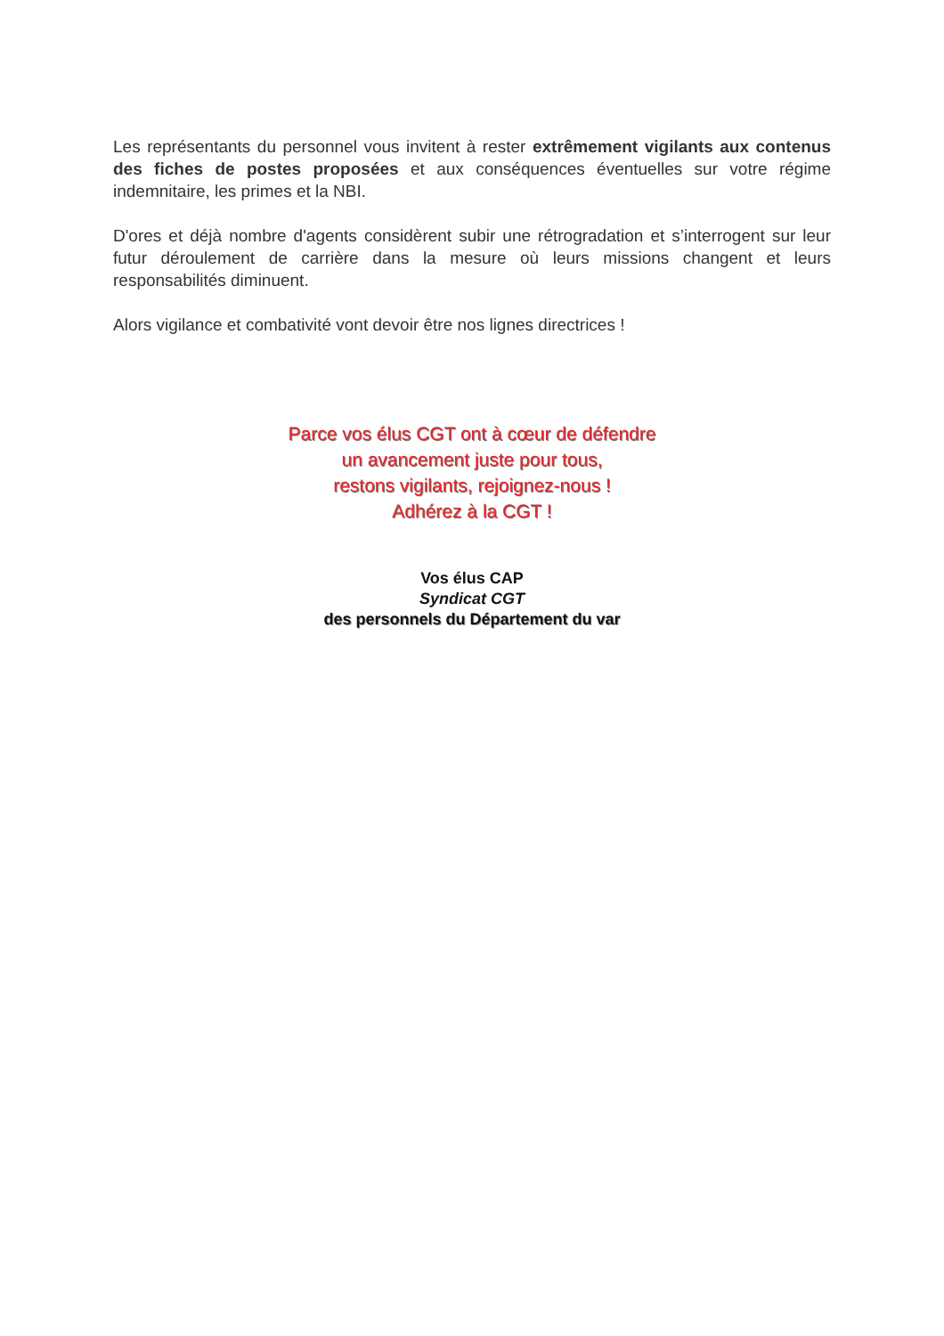Les représentants du personnel vous invitent à rester extrêmement vigilants aux contenus des fiches de postes proposées et aux conséquences éventuelles sur votre régime indemnitaire, les primes et la NBI.
D'ores et déjà nombre d'agents considèrent subir une rétrogradation et s’interrogent sur leur futur déroulement de carrière dans la mesure où leurs missions changent et leurs responsabilités diminuent.
Alors vigilance et combativité vont devoir être nos lignes directrices !
Parce vos élus CGT ont à cœur de défendre
un avancement juste pour tous,
restons vigilants, rejoignez-nous !
Adhérez à la CGT !
Vos élus CAP
Syndicat CGT
des personnels du Département du var